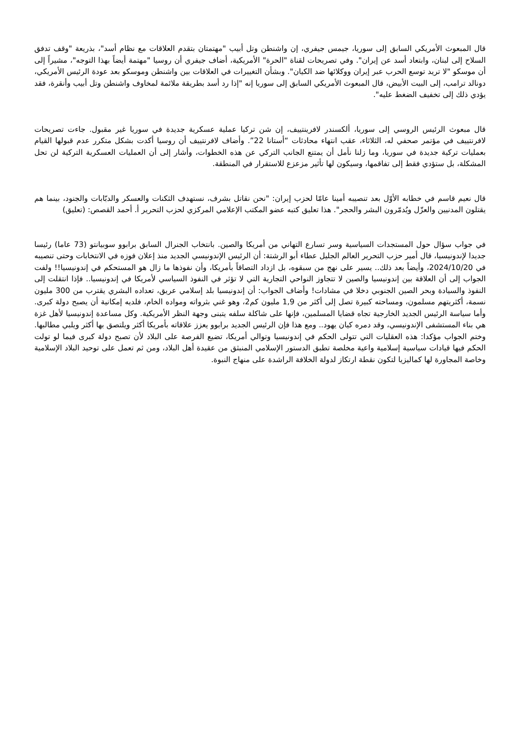قال المبعوث الأمريكي السابق إلى سوريا، جيمس جيفري، إن واشنطن وتل أبيب "مهتمتان بتقدم العلاقات مع نظام أسد"، بذريعة "وقف تدفق السلاح إلى لبنان، وابتعاد أسد عن إيران". وفي تصريحات لقناة "الحرة" الأمريكية، أضاف جيفري أن روسيا "مهتمة أيضاً بهذا التوجه"، مشيراً إلى أن موسكو "لا تريد توسع الحرب عبر إيران ووكلائها ضد الكيان". وبشأن التغييرات في العلاقات بين واشنطن وموسكو بعد عودة الرئيس الأمريكي، دونالد ترامب، إلى البيت الأبيض، قال المبعوث الأمريكي السابق إلى سوريا إنه "إذا رد أسد بطريقة ملائمة لمخاوف واشنطن وتل أبيب وأنقرة، فقد يؤدي ذلك إلى تخفيف الضغط عليه".
قال مبعوث الرئيس الروسي إلى سوريا، ألكسندر لافرينتييف، إن شن تركيا عملية عسكرية جديدة في سوريا غير مقبول. جاءت تصريحات لافرنتييف في مؤتمر صحفي له، الثلاثاء، عقب انتهاء محادثات “أستانا 22”. وأضاف لافرنتييف أن روسيا أكدت بشكل متكرر عدم قبولها القيام بعمليات تركية جديدة في سوريا، وما زلنا نأمل أن يمتنع الجانب التركي عن هذه الخطوات، وأشار إلى أن العمليات العسكرية التركية لن تحل المشكلة، بل ستؤدي فقط إلى تفاقمها، وسيكون لها تأثير مزعزع للاستقرار في المنطقة.
قال نعيم قاسم في خطابه الأوّل بعد تنصيبه أمينا عامّا لحزب إيران: "نحن نقاتل بشرف، نستهدف الثكنات والعسكر والدبّابات والجنود، بينما هم يقتلون المدنيين والعزّل ويُدمّرون البشر والحجر". هذا تعليق كتبه عضو المكتب الإعلامي المركزي لحزب التحرير أ. أحمد القصص: (تعليق)
في جواب سؤال حول المستجدات السياسية وسر تسارع التهاني من أمريكا والصين. بانتخاب الجنرال السابق برابوو سوبيانتو (73 عاما) رئيسا جديدا لإندونيسيا، قال أمير حزب التحرير العالم الجليل عطاء أبو الرشتة: أن الرئيس الإندونيسي الجديد منذ إعلان فوزه في الانتخابات وحتى تنصيبه في 2024/10/20، وأيضاً بعد ذلك.. يسير على نهج من سبقوه، بل ازداد التصاقاً بأمريكا، وأن نفوذها ما زال هو المستحكم في إندونيسيا!! ولفت الجواب إلى أن العلاقة بين إندونيسيا والصين لا تتجاوز النواحي التجارية التي لا تؤثر في النفوذ السياسي لأمريكا في إندونيسيا.. فإذا انتقلت إلى النفوذ والسيادة وبحر الصين الجنوبي دخلا في مشادات! وأضاف الجواب: أن إندونيسيا بلد إسلامي عريق، تعداده البشري يقترب من 300 مليون نسمة، أكثريتهم مسلمون، ومساحته كبيرة تصل إلى أكثر من 1,9 مليون كم2، وهو غني بثرواته ومواده الخام، فلديه إمكانية أن يصبح دولة كبرى. وأما سياسة الرئيس الجديد الخارجية تجاه قضايا المسلمين، فإنها على شاكلة سلفه يتبنى وجهة النظر الأمريكية. وكل مساعدة إندونيسيا لأهل غزة هي بناء المستشفى الإندونيسي، وقد دمره كيان يهود.. ومع هذا فإن الرئيس الجديد برابوو يعزز علاقاته بأمريكا أكثر ويلتصق بها أكثر ويلبي مطالبها. وختم الجواب مؤكدا: هذه العقليات التي تتولى الحكم في إندونيسيا وتوالي أمريكا، تضيع الفرصة على البلاد لأن تصبح دولة كبرى فيما لو تولت الحكم فيها قيادات سياسية إسلامية واعية مخلصة تطبق الدستور الإسلامي المنبثق من عقيدة أهل البلاد، ومن ثم تعمل على توحيد البلاد الإسلامية وخاصة المجاورة لها كماليزيا لتكون نقطة ارتكاز لدولة الخلافة الراشدة على منهاج النبوة.